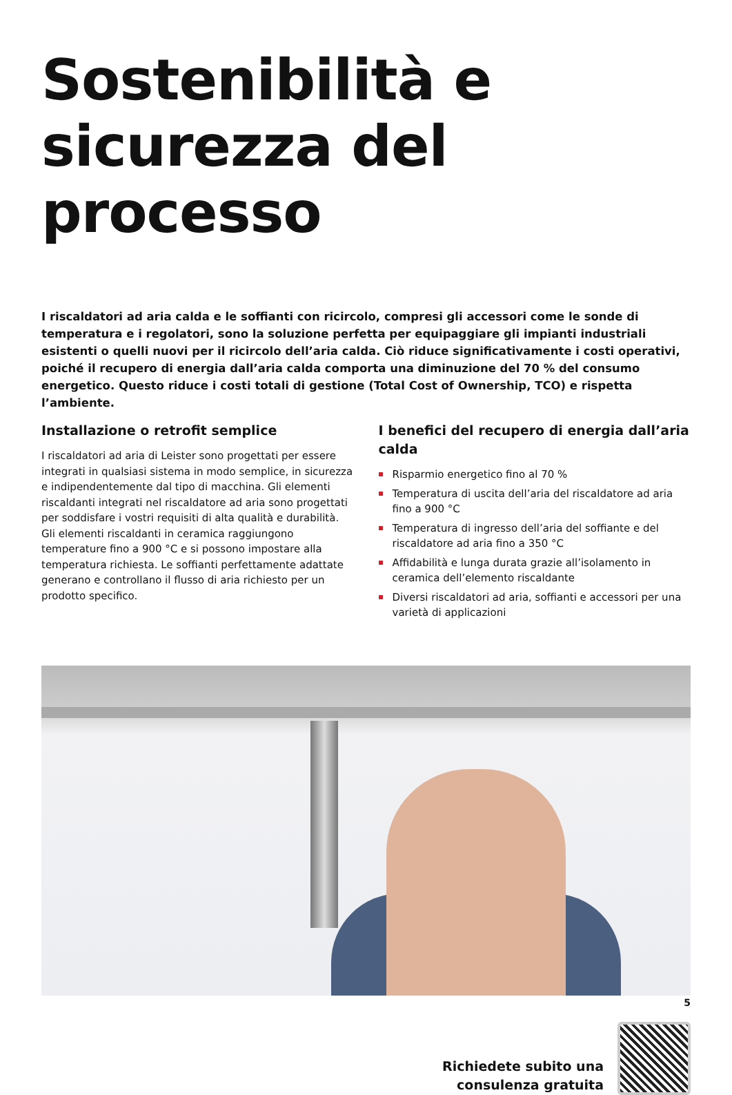Sostenibilità e sicurezza del processo
I riscaldatori ad aria calda e le soffianti con ricircolo, compresi gli accessori come le sonde di temperatura e i regolatori, sono la soluzione perfetta per equipaggiare gli impianti industriali esistenti o quelli nuovi per il ricircolo dell’aria calda. Ciò riduce significativamente i costi operativi, poiché il recupero di energia dall’aria calda comporta una diminuzione del 70 % del consumo energetico. Questo riduce i costi totali di gestione (Total Cost of Ownership, TCO) e rispetta l’ambiente.
Installazione o retrofit semplice
I riscaldatori ad aria di Leister sono progettati per essere integrati in qualsiasi sistema in modo semplice, in sicurezza e indipendentemente dal tipo di macchina. Gli elementi riscaldanti integrati nel riscaldatore ad aria sono progettati per soddisfare i vostri requisiti di alta qualità e durabilità. Gli elementi riscaldanti in ceramica raggiungono temperature fino a 900 °C e si possono impostare alla temperatura richiesta. Le soffianti perfettamente adattate generano e controllano il flusso di aria richiesto per un prodotto specifico.
I benefici del recupero di energia dall’aria calda
Risparmio energetico fino al 70 %
Temperatura di uscita dell’aria del riscaldatore ad aria fino a 900 °C
Temperatura di ingresso dell’aria del soffiante e del riscaldatore ad aria fino a 350 °C
Affidabilità e lunga durata grazie all’isolamento in ceramica dell’elemento riscaldante
Diversi riscaldatori ad aria, soffianti e accessori per una varietà di applicazioni
Richiedete subito una
consulenza gratuita
5